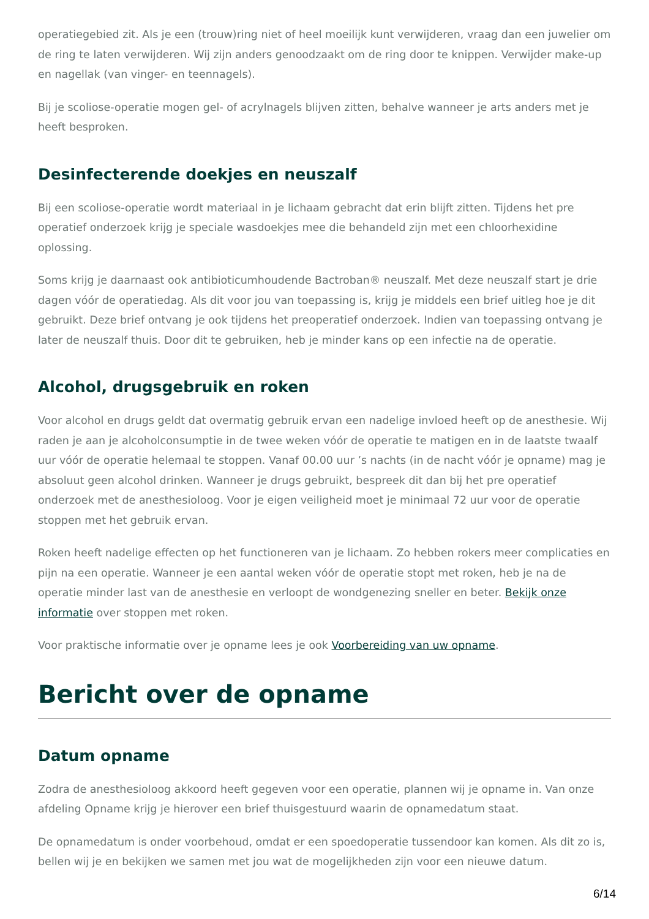operatiegebied zit. Als je een (trouw)ring niet of heel moeilijk kunt verwijderen, vraag dan een juwelier om de ring te laten verwijderen. Wij zijn anders genoodzaakt om de ring door te knippen. Verwijder make-up en nagellak (van vinger- en teennagels).
Bij je scoliose-operatie mogen gel- of acrylnagels blijven zitten, behalve wanneer je arts anders met je heeft besproken.
Desinfecterende doekjes en neuszalf
Bij een scoliose-operatie wordt materiaal in je lichaam gebracht dat erin blijft zitten. Tijdens het pre operatief onderzoek krijg je speciale wasdoekjes mee die behandeld zijn met een chloorhexidine oplossing.
Soms krijg je daarnaast ook antibioticumhoudende Bactroban® neuszalf. Met deze neuszalf start je drie dagen vóór de operatiedag. Als dit voor jou van toepassing is, krijg je middels een brief uitleg hoe je dit gebruikt. Deze brief ontvang je ook tijdens het preoperatief onderzoek. Indien van toepassing ontvang je later de neuszalf thuis. Door dit te gebruiken, heb je minder kans op een infectie na de operatie.
Alcohol, drugsgebruik en roken
Voor alcohol en drugs geldt dat overmatig gebruik ervan een nadelige invloed heeft op de anesthesie. Wij raden je aan je alcoholconsumptie in de twee weken vóór de operatie te matigen en in de laatste twaalf uur vóór de operatie helemaal te stoppen. Vanaf 00.00 uur ’s nachts (in de nacht vóór je opname) mag je absoluut geen alcohol drinken. Wanneer je drugs gebruikt, bespreek dit dan bij het pre operatief onderzoek met de anesthesioloog. Voor je eigen veiligheid moet je minimaal 72 uur voor de operatie stoppen met het gebruik ervan.
Roken heeft nadelige effecten op het functioneren van je lichaam. Zo hebben rokers meer complicaties en pijn na een operatie. Wanneer je een aantal weken vóór de operatie stopt met roken, heb je na de operatie minder last van de anesthesie en verloopt de wondgenezing sneller en beter. Bekijk onze informatie over stoppen met roken.
Voor praktische informatie over je opname lees je ook Voorbereiding van uw opname.
Bericht over de opname
Datum opname
Zodra de anesthesioloog akkoord heeft gegeven voor een operatie, plannen wij je opname in. Van onze afdeling Opname krijg je hierover een brief thuisgestuurd waarin de opnamedatum staat.
De opnamedatum is onder voorbehoud, omdat er een spoedoperatie tussendoor kan komen. Als dit zo is, bellen wij je en bekijken we samen met jou wat de mogelijkheden zijn voor een nieuwe datum.
6/14